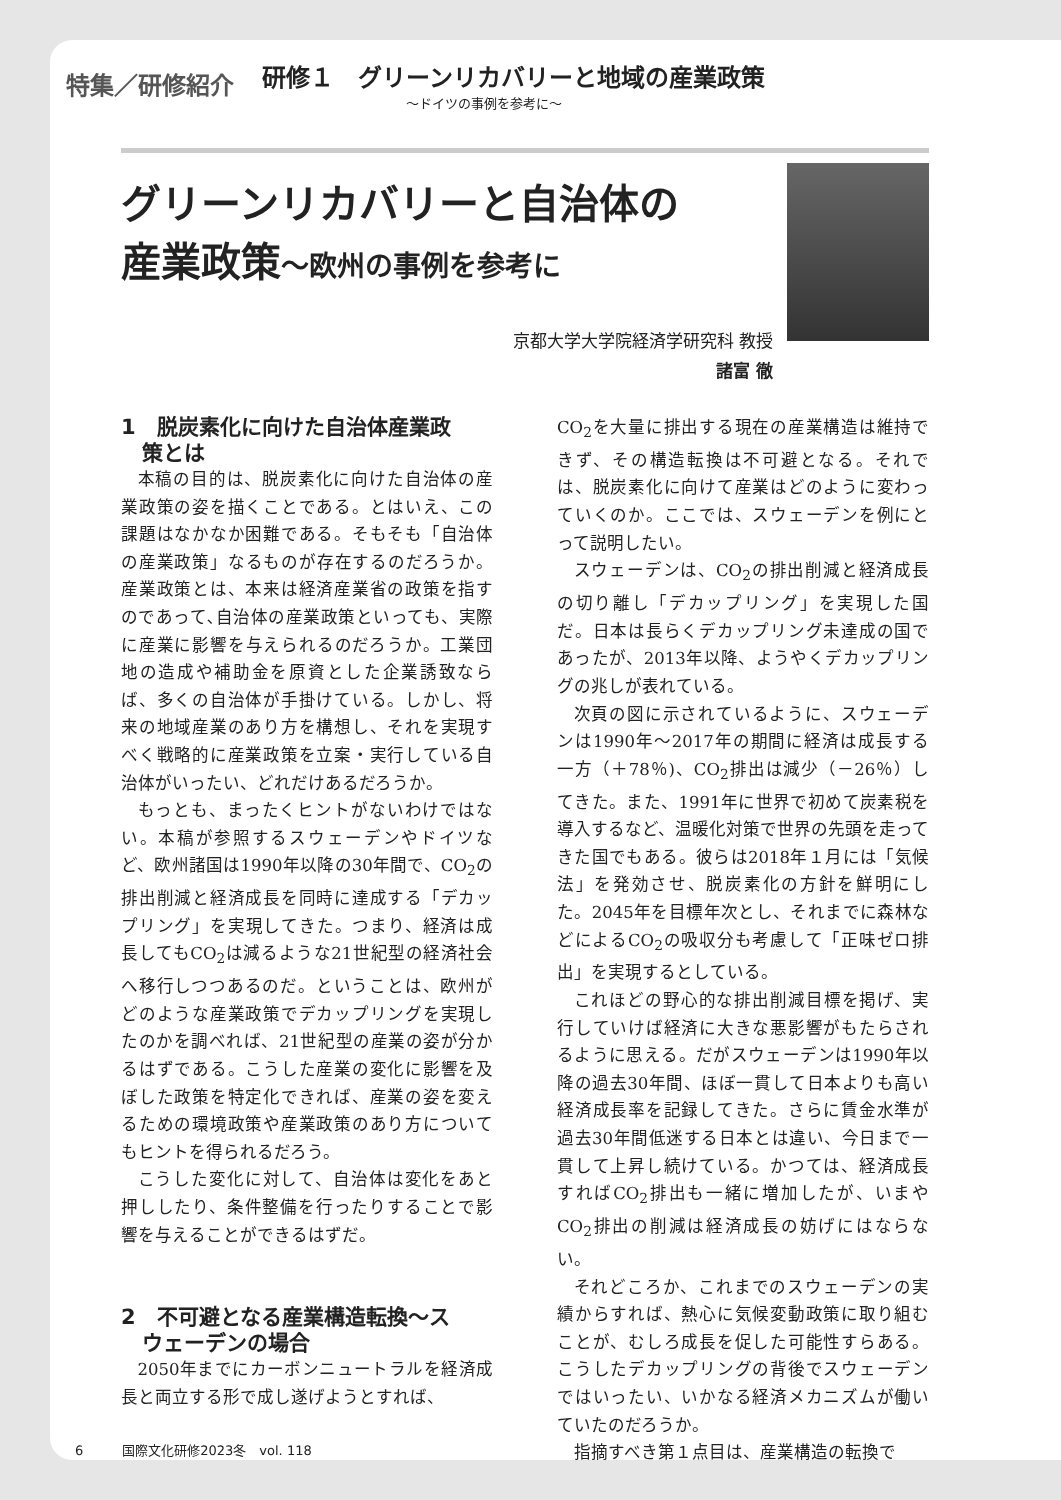特集／研修紹介
研修１　グリーンリカバリーと地域の産業政策
～ドイツの事例を参考に～
グリーンリカバリーと自治体の
産業政策～欧州の事例を参考に
京都大学大学院経済学研究科 教授
諸富 徹
1　脱炭素化に向けた自治体産業政
　策とは
本稿の目的は、脱炭素化に向けた自治体の産業政策の姿を描くことである。とはいえ、この課題はなかなか困難である。そもそも「自治体の産業政策」なるものが存在するのだろうか。産業政策とは、本来は経済産業省の政策を指すのであって､自治体の産業政策といっても、実際に産業に影響を与えられるのだろうか。工業団地の造成や補助金を原資とした企業誘致ならば、多くの自治体が手掛けている。しかし、将来の地域産業のあり方を構想し、それを実現すべく戦略的に産業政策を立案・実行している自治体がいったい、どれだけあるだろうか。
もっとも、まったくヒントがないわけではない。本稿が参照するスウェーデンやドイツなど、欧州諸国は1990年以降の30年間で、CO<sub>2</sub>の排出削減と経済成長を同時に達成する「デカップリング」を実現してきた。つまり、経済は成長してもCO<sub>2</sub>は減るような21世紀型の経済社会へ移行しつつあるのだ。ということは、欧州がどのような産業政策でデカップリングを実現したのかを調べれば、21世紀型の産業の姿が分かるはずである。こうした産業の変化に影響を及ぼした政策を特定化できれば、産業の姿を変えるための環境政策や産業政策のあり方についてもヒントを得られるだろう。
こうした変化に対して、自治体は変化をあと押ししたり、条件整備を行ったりすることで影響を与えることができるはずだ。
2　不可避となる産業構造転換～ス
　ウェーデンの場合
2050年までにカーボンニュートラルを経済成長と両立する形で成し遂げようとすれば、
CO<sub>2</sub>を大量に排出する現在の産業構造は維持できず、その構造転換は不可避となる。それでは、脱炭素化に向けて産業はどのように変わっていくのか。ここでは、スウェーデンを例にとって説明したい。
スウェーデンは、CO<sub>2</sub>の排出削減と経済成長の切り離し「デカップリング」を実現した国だ。日本は長らくデカップリング未達成の国であったが、2013年以降、ようやくデカップリングの兆しが表れている。
次頁の図に示されているように、スウェーデンは1990年～2017年の期間に経済は成長する一方（＋78％)、CO<sub>2</sub>排出は減少（－26％）してきた。また、1991年に世界で初めて炭素税を導入するなど、温暖化対策で世界の先頭を走ってきた国でもある。彼らは2018年１月には「気候法」を発効させ、脱炭素化の方針を鮮明にした。2045年を目標年次とし、それまでに森林などによるCO<sub>2</sub>の吸収分も考慮して「正味ゼロ排出」を実現するとしている。
これほどの野心的な排出削減目標を掲げ、実行していけば経済に大きな悪影響がもたらされるように思える。だがスウェーデンは1990年以降の過去30年間、ほぼ一貫して日本よりも高い経済成長率を記録してきた。さらに賃金水準が過去30年間低迷する日本とは違い、今日まで一貫して上昇し続けている。かつては、経済成長すればCO<sub>2</sub>排出も一緒に増加したが、いまやCO<sub>2</sub>排出の削減は経済成長の妨げにはならない。
それどころか、これまでのスウェーデンの実績からすれば、熱心に気候変動政策に取り組むことが、むしろ成長を促した可能性すらある。こうしたデカップリングの背後でスウェーデンではいったい、いかなる経済メカニズムが働いていたのだろうか。
指摘すべき第１点目は、産業構造の転換で
6　　　国際文化研修2023冬　vol. 118